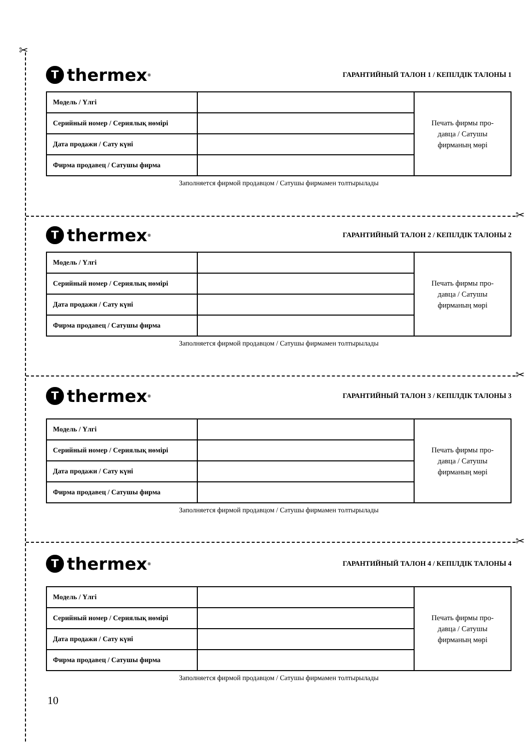✂
✂
✂
✂
Tthermex<sup>®</sup>
ГАРАНТИЙНЫЙ ТАЛОН 1 / КЕПІЛДІК ТАЛОНЫ 1
| Модель / Үлгі | | Печать фирмы про- давца / Сатушы фирманың мөрі |
| Серийный номер / Сериялық нөмірі | | |
| Дата продажи / Сату күні | | |
| Фирма продавец / Сатушы фирма | | |
Заполняется фирмой продавцом / Сатушы фирмамен толтырылады
Tthermex<sup>®</sup>
ГАРАНТИЙНЫЙ ТАЛОН 2 / КЕПІЛДІК ТАЛОНЫ 2
| Модель / Үлгі | | Печать фирмы про- давца / Сатушы фирманың мөрі |
| Серийный номер / Сериялық нөмірі | | |
| Дата продажи / Сату күні | | |
| Фирма продавец / Сатушы фирма | | |
Заполняется фирмой продавцом / Сатушы фирмамен толтырылады
Tthermex<sup>®</sup>
ГАРАНТИЙНЫЙ ТАЛОН 3 / КЕПІЛДІК ТАЛОНЫ 3
| Модель / Үлгі | | Печать фирмы про- давца / Сатушы фирманың мөрі |
| Серийный номер / Сериялық нөмірі | | |
| Дата продажи / Сату күні | | |
| Фирма продавец / Сатушы фирма | | |
Заполняется фирмой продавцом / Сатушы фирмамен толтырылады
Tthermex<sup>®</sup>
ГАРАНТИЙНЫЙ ТАЛОН 4 / КЕПІЛДІК ТАЛОНЫ 4
| Модель / Үлгі | | Печать фирмы про- давца / Сатушы фирманың мөрі |
| Серийный номер / Сериялық нөмірі | | |
| Дата продажи / Сату күні | | |
| Фирма продавец / Сатушы фирма | | |
Заполняется фирмой продавцом / Сатушы фирмамен толтырылады
10